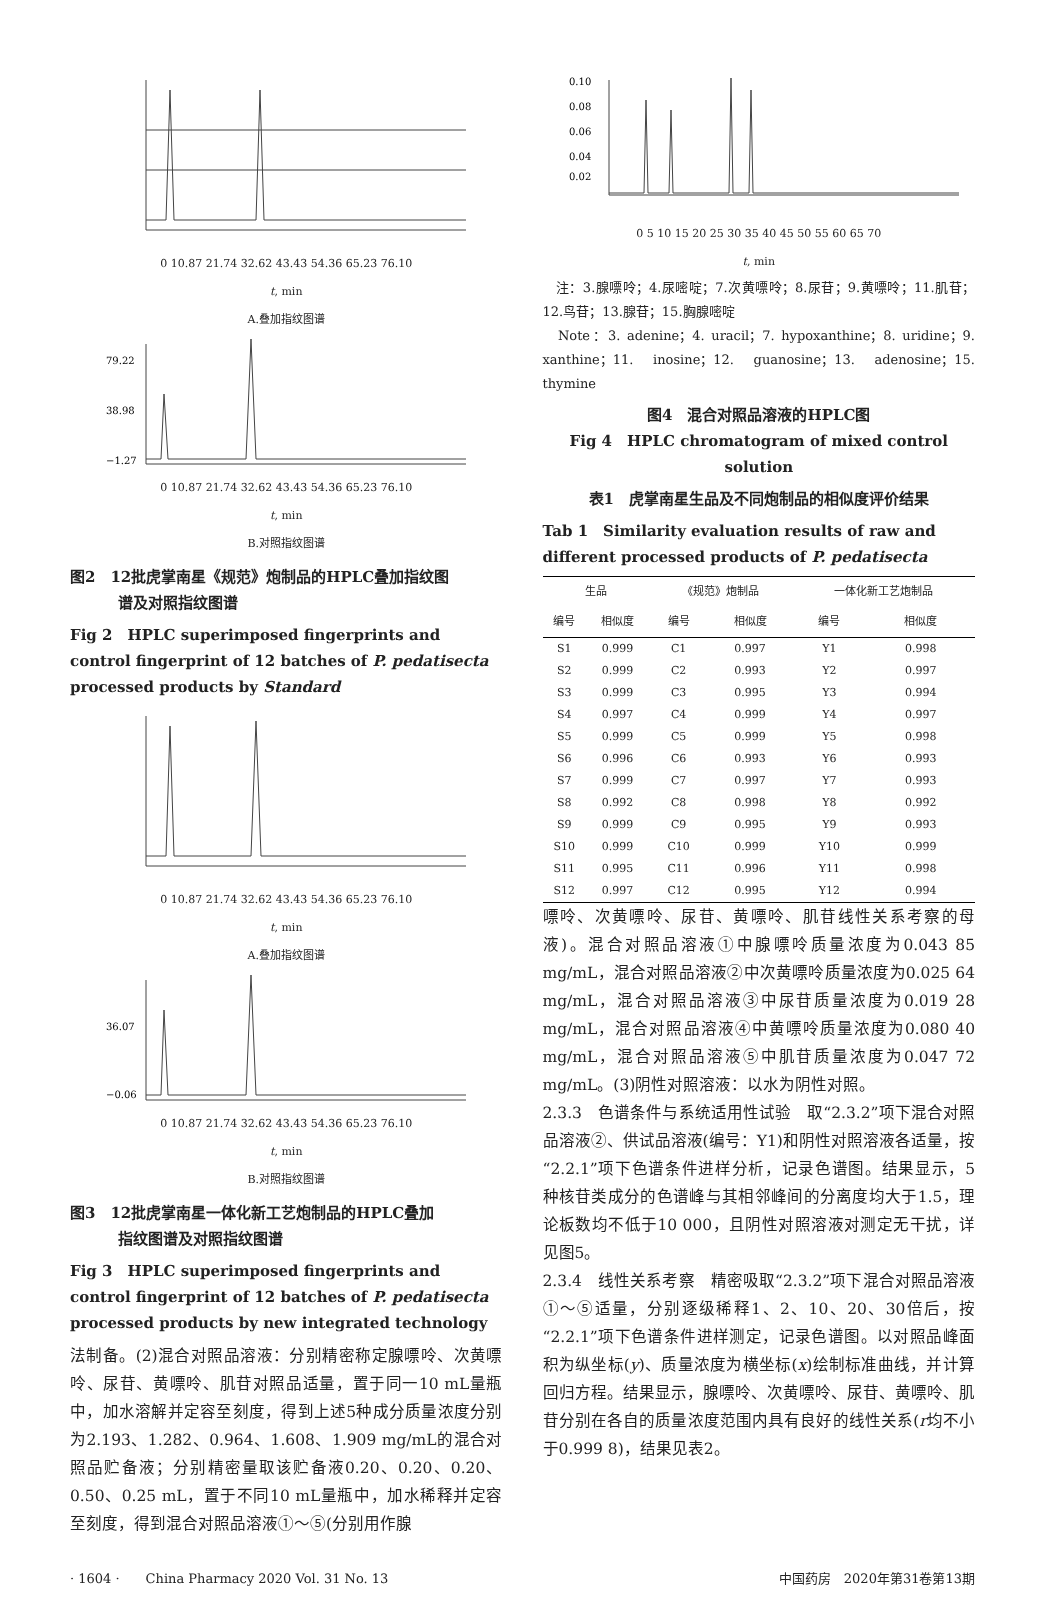0 10.87 21.74 32.62 43.43 54.36 65.23 76.10
t, min
A.叠加指纹图谱
79.22
38.98
−1.27
0 10.87 21.74 32.62 43.43 54.36 65.23 76.10
t, min
B.对照指纹图谱
图2　12批虎掌南星《规范》炮制品的HPLC叠加指纹图
谱及对照指纹图谱
Fig 2　HPLC superimposed fingerprints and control fingerprint of 12 batches of P. pedatisecta processed products by Standard
0 10.87 21.74 32.62 43.43 54.36 65.23 76.10
t, min
A.叠加指纹图谱
36.07
−0.06
0 10.87 21.74 32.62 43.43 54.36 65.23 76.10
t, min
B.对照指纹图谱
图3　12批虎掌南星一体化新工艺炮制品的HPLC叠加
指纹图谱及对照指纹图谱
Fig 3　HPLC superimposed fingerprints and control fingerprint of 12 batches of P. pedatisecta processed products by new integrated technology
法制备。(2)混合对照品溶液：分别精密称定腺嘌呤、次黄嘌呤、尿苷、黄嘌呤、肌苷对照品适量，置于同一10 mL量瓶中，加水溶解并定容至刻度，得到上述5种成分质量浓度分别为2.193、1.282、0.964、1.608、1.909 mg/mL的混合对照品贮备液；分别精密量取该贮备液0.20、0.20、0.20、0.50、0.25 mL，置于不同10 mL量瓶中，加水稀释并定容至刻度，得到混合对照品溶液①～⑤(分别用作腺
0.10
0.08
0.06
0.04
0.02
0 5 10 15 20 25 30 35 40 45 50 55 60 65 70
t, min
　注：3.腺嘌呤；4.尿嘧啶；7.次黄嘌呤；8.尿苷；9.黄嘌呤；11.肌苷；12.鸟苷；13.腺苷；15.胸腺嘧啶
　Note：3. adenine；4. uracil；7. hypoxanthine；8. uridine；9. xanthine；11. inosine；12. guanosine；13. adenosine；15. thymine
图4　混合对照品溶液的HPLC图
Fig 4　HPLC chromatogram of mixed control solution
表1　虎掌南星生品及不同炮制品的相似度评价结果
Tab 1　Similarity evaluation results of raw and different processed products of P. pedatisecta
| 生品 | | 《规范》炮制品 | | 一体化新工艺炮制品 | |
| --- | --- | --- | --- | --- | --- |
| 编号 | 相似度 | 编号 | 相似度 | 编号 | 相似度 |
| S1 | 0.999 | C1 | 0.997 | Y1 | 0.998 |
| S2 | 0.999 | C2 | 0.993 | Y2 | 0.997 |
| S3 | 0.999 | C3 | 0.995 | Y3 | 0.994 |
| S4 | 0.997 | C4 | 0.999 | Y4 | 0.997 |
| S5 | 0.999 | C5 | 0.999 | Y5 | 0.998 |
| S6 | 0.996 | C6 | 0.993 | Y6 | 0.993 |
| S7 | 0.999 | C7 | 0.997 | Y7 | 0.993 |
| S8 | 0.992 | C8 | 0.998 | Y8 | 0.992 |
| S9 | 0.999 | C9 | 0.995 | Y9 | 0.993 |
| S10 | 0.999 | C10 | 0.999 | Y10 | 0.999 |
| S11 | 0.995 | C11 | 0.996 | Y11 | 0.998 |
| S12 | 0.997 | C12 | 0.995 | Y12 | 0.994 |
嘌呤、次黄嘌呤、尿苷、黄嘌呤、肌苷线性关系考察的母液)。混合对照品溶液①中腺嘌呤质量浓度为0.043 85 mg/mL，混合对照品溶液②中次黄嘌呤质量浓度为0.025 64 mg/mL，混合对照品溶液③中尿苷质量浓度为0.019 28 mg/mL，混合对照品溶液④中黄嘌呤质量浓度为0.080 40 mg/mL，混合对照品溶液⑤中肌苷质量浓度为0.047 72 mg/mL。(3)阴性对照溶液：以水为阴性对照。
2.3.3　色谱条件与系统适用性试验　取“2.3.2”项下混合对照品溶液②、供试品溶液(编号：Y1)和阴性对照溶液各适量，按“2.2.1”项下色谱条件进样分析，记录色谱图。结果显示，5种核苷类成分的色谱峰与其相邻峰间的分离度均大于1.5，理论板数均不低于10 000，且阴性对照溶液对测定无干扰，详见图5。
2.3.4　线性关系考察　精密吸取“2.3.2”项下混合对照品溶液①～⑤适量，分别逐级稀释1、2、10、20、30倍后，按“2.2.1”项下色谱条件进样测定，记录色谱图。以对照品峰面积为纵坐标(y)、质量浓度为横坐标(x)绘制标准曲线，并计算回归方程。结果显示，腺嘌呤、次黄嘌呤、尿苷、黄嘌呤、肌苷分别在各自的质量浓度范围内具有良好的线性关系(r均不小于0.999 8)，结果见表2。
· 1604 ·　　China Pharmacy 2020 Vol. 31 No. 13 中国药房　2020年第31卷第13期